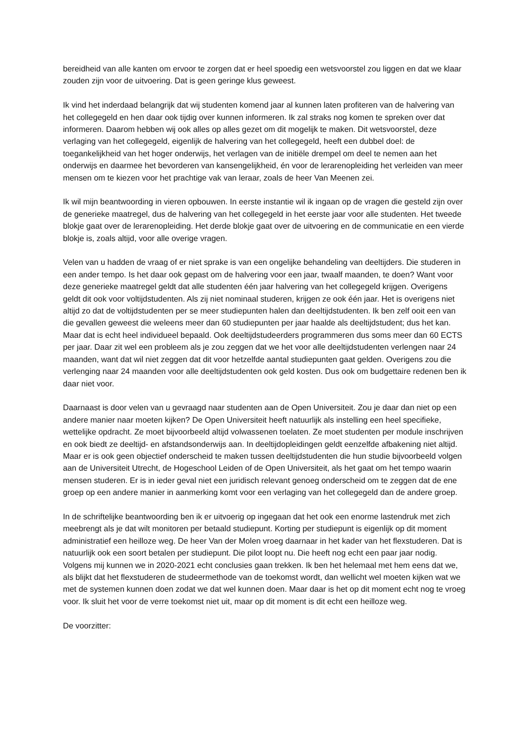bereidheid van alle kanten om ervoor te zorgen dat er heel spoedig een wetsvoorstel zou liggen en dat we klaar zouden zijn voor de uitvoering. Dat is geen geringe klus geweest.
Ik vind het inderdaad belangrijk dat wij studenten komend jaar al kunnen laten profiteren van de halvering van het collegegeld en hen daar ook tijdig over kunnen informeren. Ik zal straks nog komen te spreken over dat informeren. Daarom hebben wij ook alles op alles gezet om dit mogelijk te maken. Dit wetsvoorstel, deze verlaging van het collegegeld, eigenlijk de halvering van het collegegeld, heeft een dubbel doel: de toegankelijkheid van het hoger onderwijs, het verlagen van de initiële drempel om deel te nemen aan het onderwijs en daarmee het bevorderen van kansengelijkheid, én voor de lerarenopleiding het verleiden van meer mensen om te kiezen voor het prachtige vak van leraar, zoals de heer Van Meenen zei.
Ik wil mijn beantwoording in vieren opbouwen. In eerste instantie wil ik ingaan op de vragen die gesteld zijn over de generieke maatregel, dus de halvering van het collegegeld in het eerste jaar voor alle studenten. Het tweede blokje gaat over de lerarenopleiding. Het derde blokje gaat over de uitvoering en de communicatie en een vierde blokje is, zoals altijd, voor alle overige vragen.
Velen van u hadden de vraag of er niet sprake is van een ongelijke behandeling van deeltijders. Die studeren in een ander tempo. Is het daar ook gepast om de halvering voor een jaar, twaalf maanden, te doen? Want voor deze generieke maatregel geldt dat alle studenten één jaar halvering van het collegegeld krijgen. Overigens geldt dit ook voor voltijdstudenten. Als zij niet nominaal studeren, krijgen ze ook één jaar. Het is overigens niet altijd zo dat de voltijdstudenten per se meer studiepunten halen dan deeltijdstudenten. Ik ben zelf ooit een van die gevallen geweest die weleens meer dan 60 studiepunten per jaar haalde als deeltijdstudent; dus het kan. Maar dat is echt heel individueel bepaald. Ook deeltijdstudeerders programmeren dus soms meer dan 60 ECTS per jaar. Daar zit wel een probleem als je zou zeggen dat we het voor alle deeltijdstudenten verlengen naar 24 maanden, want dat wil niet zeggen dat dit voor hetzelfde aantal studiepunten gaat gelden. Overigens zou die verlenging naar 24 maanden voor alle deeltijdstudenten ook geld kosten. Dus ook om budgettaire redenen ben ik daar niet voor.
Daarnaast is door velen van u gevraagd naar studenten aan de Open Universiteit. Zou je daar dan niet op een andere manier naar moeten kijken? De Open Universiteit heeft natuurlijk als instelling een heel specifieke, wettelijke opdracht. Ze moet bijvoorbeeld altijd volwassenen toelaten. Ze moet studenten per module inschrijven en ook biedt ze deeltijd- en afstandsonderwijs aan. In deeltijdopleidingen geldt eenzelfde afbakening niet altijd. Maar er is ook geen objectief onderscheid te maken tussen deeltijdstudenten die hun studie bijvoorbeeld volgen aan de Universiteit Utrecht, de Hogeschool Leiden of de Open Universiteit, als het gaat om het tempo waarin mensen studeren. Er is in ieder geval niet een juridisch relevant genoeg onderscheid om te zeggen dat de ene groep op een andere manier in aanmerking komt voor een verlaging van het collegegeld dan de andere groep.
In de schriftelijke beantwoording ben ik er uitvoerig op ingegaan dat het ook een enorme lastendruk met zich meebrengt als je dat wilt monitoren per betaald studiepunt. Korting per studiepunt is eigenlijk op dit moment administratief een heilloze weg. De heer Van der Molen vroeg daarnaar in het kader van het flexstuderen. Dat is natuurlijk ook een soort betalen per studiepunt. Die pilot loopt nu. Die heeft nog echt een paar jaar nodig. Volgens mij kunnen we in 2020-2021 echt conclusies gaan trekken. Ik ben het helemaal met hem eens dat we, als blijkt dat het flexstuderen de studeermethode van de toekomst wordt, dan wellicht wel moeten kijken wat we met de systemen kunnen doen zodat we dat wel kunnen doen. Maar daar is het op dit moment echt nog te vroeg voor. Ik sluit het voor de verre toekomst niet uit, maar op dit moment is dit echt een heilloze weg.
De voorzitter: